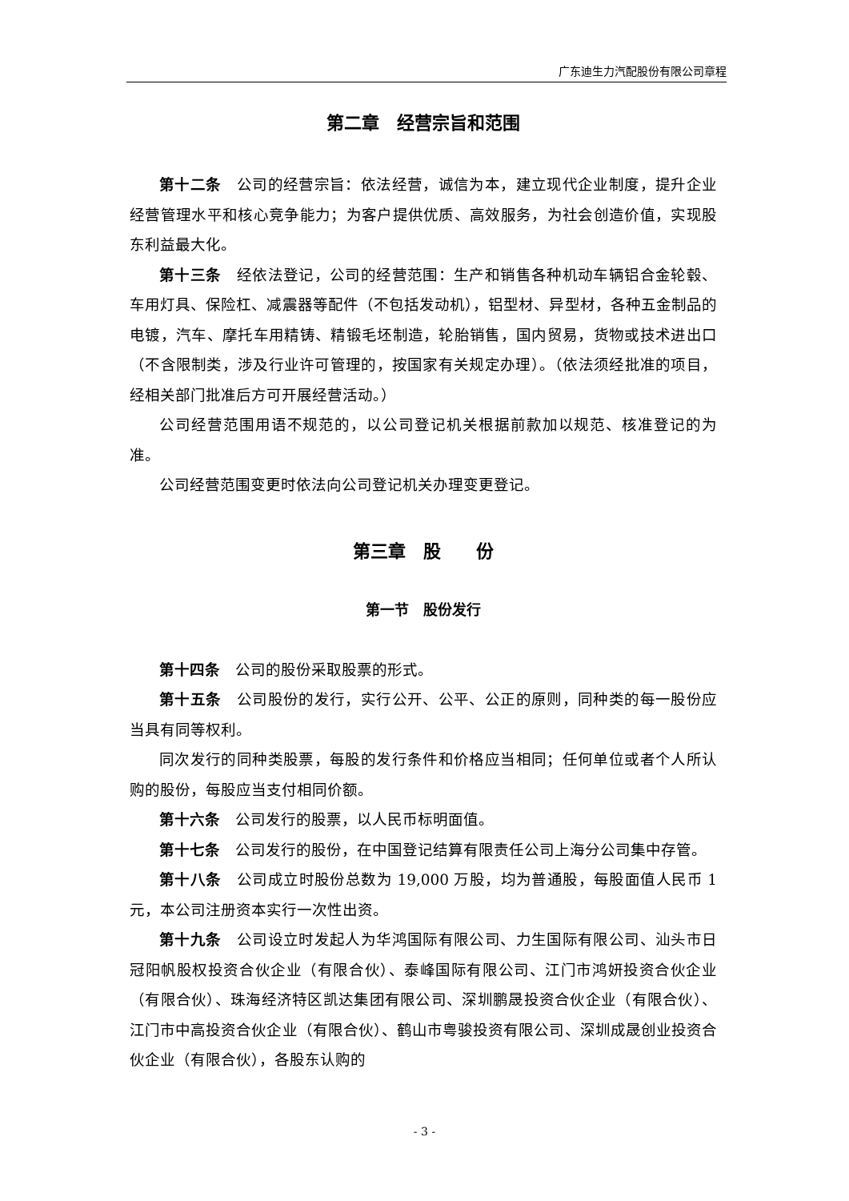广东迪生力汽配股份有限公司章程
第二章　经营宗旨和范围
第十二条　公司的经营宗旨：依法经营，诚信为本，建立现代企业制度，提升企业经营管理水平和核心竞争能力；为客户提供优质、高效服务，为社会创造价值，实现股东利益最大化。
第十三条　经依法登记，公司的经营范围：生产和销售各种机动车辆铝合金轮毂、车用灯具、保险杠、减震器等配件（不包括发动机），铝型材、异型材，各种五金制品的电镀，汽车、摩托车用精铸、精锻毛坯制造，轮胎销售，国内贸易，货物或技术进出口（不含限制类，涉及行业许可管理的，按国家有关规定办理）。（依法须经批准的项目，经相关部门批准后方可开展经营活动。）
公司经营范围用语不规范的，以公司登记机关根据前款加以规范、核准登记的为准。
公司经营范围变更时依法向公司登记机关办理变更登记。
第三章　股　　份
第一节　股份发行
第十四条　公司的股份采取股票的形式。
第十五条　公司股份的发行，实行公开、公平、公正的原则，同种类的每一股份应当具有同等权利。
同次发行的同种类股票，每股的发行条件和价格应当相同；任何单位或者个人所认购的股份，每股应当支付相同价额。
第十六条　公司发行的股票，以人民币标明面值。
第十七条　公司发行的股份，在中国登记结算有限责任公司上海分公司集中存管。
第十八条　公司成立时股份总数为 19,000 万股，均为普通股，每股面值人民币 1 元，本公司注册资本实行一次性出资。
第十九条　公司设立时发起人为华鸿国际有限公司、力生国际有限公司、汕头市日冠阳帆股权投资合伙企业（有限合伙）、泰峰国际有限公司、江门市鸿妍投资合伙企业（有限合伙）、珠海经济特区凯达集团有限公司、深圳鹏晟投资合伙企业（有限合伙）、江门市中高投资合伙企业（有限合伙）、鹤山市粤骏投资有限公司、深圳成晟创业投资合伙企业（有限合伙），各股东认购的
- 3 -